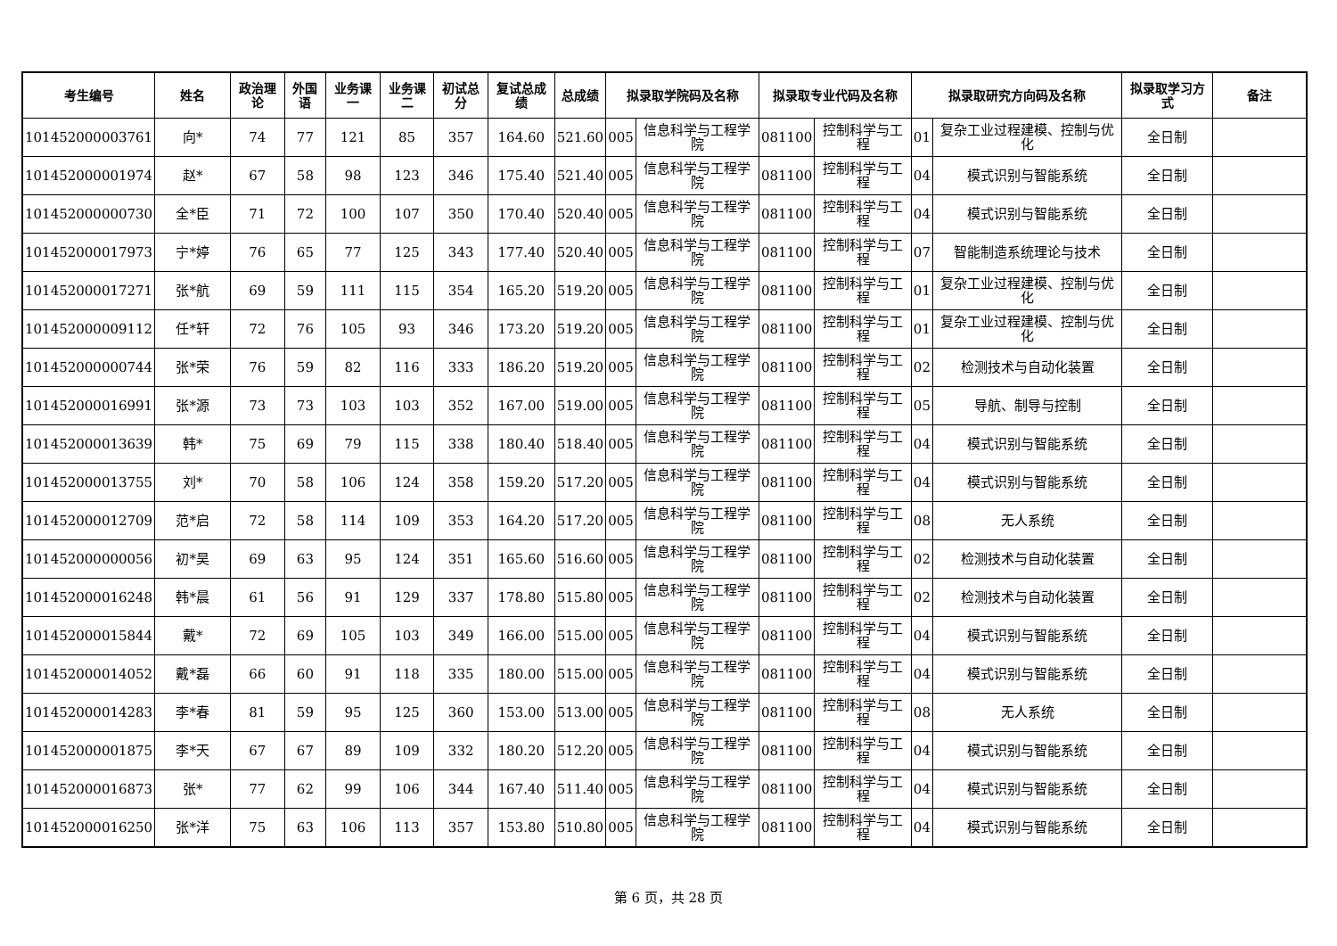| 考生编号 | 姓名 | 政治理论 | 外国语 | 业务课一 | 业务课二 | 初试总分 | 复试总成绩 | 总成绩 | 拟录取学院码及名称 | | 拟录取专业代码及名称 | | 拟录取研究方向码及名称 | | 拟录取学习方式 | 备注 |
| --- | --- | --- | --- | --- | --- | --- | --- | --- | --- | --- | --- | --- | --- | --- | --- | --- |
| 101452000003761 | 向* | 74 | 77 | 121 | 85 | 357 | 164.60 | 521.60 | 005 | 信息科学与工程学院 | 081100 | 控制科学与工程 | 01 | 复杂工业过程建模、控制与优化 | 全日制 | |
| 101452000001974 | 赵* | 67 | 58 | 98 | 123 | 346 | 175.40 | 521.40 | 005 | 信息科学与工程学院 | 081100 | 控制科学与工程 | 04 | 模式识别与智能系统 | 全日制 | |
| 101452000000730 | 全*臣 | 71 | 72 | 100 | 107 | 350 | 170.40 | 520.40 | 005 | 信息科学与工程学院 | 081100 | 控制科学与工程 | 04 | 模式识别与智能系统 | 全日制 | |
| 101452000017973 | 宁*婷 | 76 | 65 | 77 | 125 | 343 | 177.40 | 520.40 | 005 | 信息科学与工程学院 | 081100 | 控制科学与工程 | 07 | 智能制造系统理论与技术 | 全日制 | |
| 101452000017271 | 张*航 | 69 | 59 | 111 | 115 | 354 | 165.20 | 519.20 | 005 | 信息科学与工程学院 | 081100 | 控制科学与工程 | 01 | 复杂工业过程建模、控制与优化 | 全日制 | |
| 101452000009112 | 任*轩 | 72 | 76 | 105 | 93 | 346 | 173.20 | 519.20 | 005 | 信息科学与工程学院 | 081100 | 控制科学与工程 | 01 | 复杂工业过程建模、控制与优化 | 全日制 | |
| 101452000000744 | 张*荣 | 76 | 59 | 82 | 116 | 333 | 186.20 | 519.20 | 005 | 信息科学与工程学院 | 081100 | 控制科学与工程 | 02 | 检测技术与自动化装置 | 全日制 | |
| 101452000016991 | 张*源 | 73 | 73 | 103 | 103 | 352 | 167.00 | 519.00 | 005 | 信息科学与工程学院 | 081100 | 控制科学与工程 | 05 | 导航、制导与控制 | 全日制 | |
| 101452000013639 | 韩* | 75 | 69 | 79 | 115 | 338 | 180.40 | 518.40 | 005 | 信息科学与工程学院 | 081100 | 控制科学与工程 | 04 | 模式识别与智能系统 | 全日制 | |
| 101452000013755 | 刘* | 70 | 58 | 106 | 124 | 358 | 159.20 | 517.20 | 005 | 信息科学与工程学院 | 081100 | 控制科学与工程 | 04 | 模式识别与智能系统 | 全日制 | |
| 101452000012709 | 范*启 | 72 | 58 | 114 | 109 | 353 | 164.20 | 517.20 | 005 | 信息科学与工程学院 | 081100 | 控制科学与工程 | 08 | 无人系统 | 全日制 | |
| 101452000000056 | 初*昊 | 69 | 63 | 95 | 124 | 351 | 165.60 | 516.60 | 005 | 信息科学与工程学院 | 081100 | 控制科学与工程 | 02 | 检测技术与自动化装置 | 全日制 | |
| 101452000016248 | 韩*晨 | 61 | 56 | 91 | 129 | 337 | 178.80 | 515.80 | 005 | 信息科学与工程学院 | 081100 | 控制科学与工程 | 02 | 检测技术与自动化装置 | 全日制 | |
| 101452000015844 | 戴* | 72 | 69 | 105 | 103 | 349 | 166.00 | 515.00 | 005 | 信息科学与工程学院 | 081100 | 控制科学与工程 | 04 | 模式识别与智能系统 | 全日制 | |
| 101452000014052 | 戴*磊 | 66 | 60 | 91 | 118 | 335 | 180.00 | 515.00 | 005 | 信息科学与工程学院 | 081100 | 控制科学与工程 | 04 | 模式识别与智能系统 | 全日制 | |
| 101452000014283 | 李*春 | 81 | 59 | 95 | 125 | 360 | 153.00 | 513.00 | 005 | 信息科学与工程学院 | 081100 | 控制科学与工程 | 08 | 无人系统 | 全日制 | |
| 101452000001875 | 李*天 | 67 | 67 | 89 | 109 | 332 | 180.20 | 512.20 | 005 | 信息科学与工程学院 | 081100 | 控制科学与工程 | 04 | 模式识别与智能系统 | 全日制 | |
| 101452000016873 | 张* | 77 | 62 | 99 | 106 | 344 | 167.40 | 511.40 | 005 | 信息科学与工程学院 | 081100 | 控制科学与工程 | 04 | 模式识别与智能系统 | 全日制 | |
| 101452000016250 | 张*洋 | 75 | 63 | 106 | 113 | 357 | 153.80 | 510.80 | 005 | 信息科学与工程学院 | 081100 | 控制科学与工程 | 04 | 模式识别与智能系统 | 全日制 | |
第 6 页，共 28 页